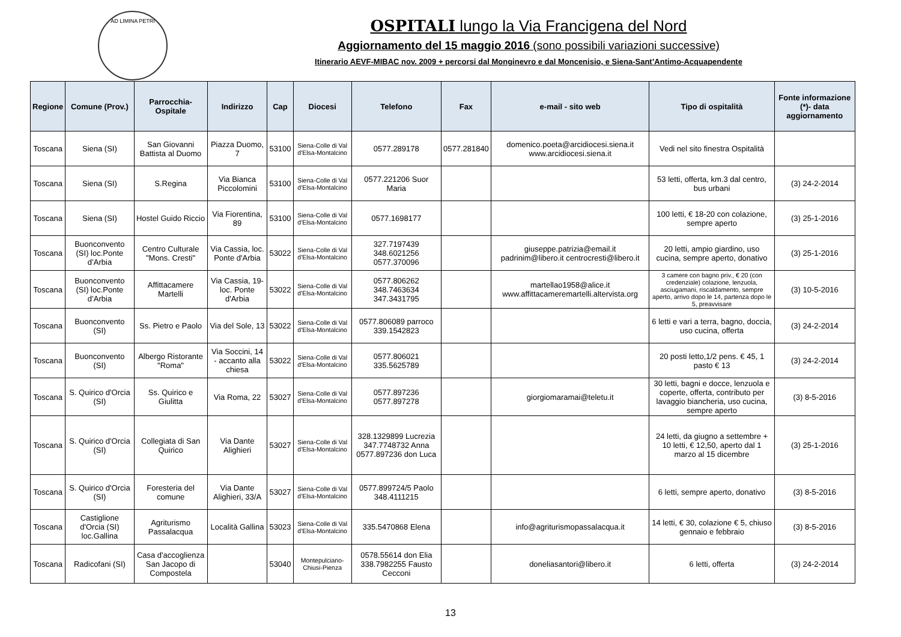AD LIMINA PETRI
OSPITALI lungo la Via Francigena del Nord
Aggiornamento del 15 maggio 2016 (sono possibili variazioni successive)
Itinerario AEVF-MIBAC nov. 2009 + percorsi dal Monginevro e dal Moncenisio, e Siena-Sant’Antimo-Acquapendente
| Regione | Comune (Prov.) | Parrocchia-Ospitale | Indirizzo | Cap | Diocesi | Telefono | Fax | e-mail - sito web | Tipo di ospitalità | Fonte informazione (*)- data aggiornamento |
| --- | --- | --- | --- | --- | --- | --- | --- | --- | --- | --- |
| Toscana | Siena (SI) | San Giovanni Battista al Duomo | Piazza Duomo, 7 | 53100 | Siena-Colle di Val d'Elsa-Montalcino | 0577.289178 | 0577.281840 | domenico.poeta@arcidiocesi.siena.it www.arcidiocesi.siena.it | Vedi nel sito finestra Ospitalità | |
| Toscana | Siena (SI) | S.Regina | Via Bianca Piccolomini | 53100 | Siena-Colle di Val d'Elsa-Montalcino | 0577.221206 Suor Maria | | | 53 letti, offerta, km.3 dal centro, bus urbani | (3) 24-2-2014 |
| Toscana | Siena (SI) | Hostel Guido Riccio | Via Fiorentina, 89 | 53100 | Siena-Colle di Val d'Elsa-Montalcino | 0577.1698177 | | | 100 letti, € 18-20 con colazione, sempre aperto | (3) 25-1-2016 |
| Toscana | Buonconvento (SI) loc.Ponte d’Arbia | Centro Culturale "Mons. Cresti" | Via Cassia, loc. Ponte d'Arbia | 53022 | Siena-Colle di Val d'Elsa-Montalcino | 327.7197439 348.6021256 0577.370096 | | giuseppe.patrizia@email.it padrinim@libero.it centrocresti@libero.it | 20 letti, ampio giardino, uso cucina, sempre aperto, donativo | (3) 25-1-2016 |
| Toscana | Buonconvento (SI) loc.Ponte d’Arbia | Affittacamere Martelli | Via Cassia, 19- loc. Ponte d'Arbia | 53022 | Siena-Colle di Val d'Elsa-Montalcino | 0577.806262 348.7463634 347.3431795 | | martellao1958@alice.it www.affittacameremartelli.altervista.org | 3 camere con bagno priv., € 20 (con credenziale) colazione, lenzuola, asciugamani, riscaldamento, sempre aperto, arrivo dopo le 14, partenza dopo le 5, preavvisare | (3) 10-5-2016 |
| Toscana | Buonconvento (SI) | Ss. Pietro e Paolo | Via del Sole, 13 | 53022 | Siena-Colle di Val d'Elsa-Montalcino | 0577.806089 parroco 339.1542823 | | | 6 letti e vari a terra, bagno, doccia, uso cucina, offerta | (3) 24-2-2014 |
| Toscana | Buonconvento (SI) | Albergo Ristorante "Roma" | Via Soccini, 14 - accanto alla chiesa | 53022 | Siena-Colle di Val d'Elsa-Montalcino | 0577.806021 335.5625789 | | | 20 posti letto,1/2 pens. € 45, 1 pasto € 13 | (3) 24-2-2014 |
| Toscana | S. Quirico d'Orcia (SI) | Ss. Quirico e Giulitta | Via Roma, 22 | 53027 | Siena-Colle di Val d'Elsa-Montalcino | 0577.897236 0577.897278 | | giorgiomaramai@teletu.it | 30 letti, bagni e docce, lenzuola e coperte, offerta, contributo per lavaggio biancheria, uso cucina, sempre aperto | (3) 8-5-2016 |
| Toscana | S. Quirico d'Orcia (SI) | Collegiata di San Quirico | Via Dante Alighieri | 53027 | Siena-Colle di Val d'Elsa-Montalcino | 328.1329899 Lucrezia 347.7748732 Anna 0577.897236 don Luca | | | 24 letti, da giugno a settembre + 10 letti, € 12,50, aperto dal 1 marzo al 15 dicembre | (3) 25-1-2016 |
| Toscana | S. Quirico d'Orcia (SI) | Foresteria del comune | Via Dante Alighieri, 33/A | 53027 | Siena-Colle di Val d'Elsa-Montalcino | 0577.899724/5 Paolo 348.4111215 | | | 6 letti, sempre aperto, donativo | (3) 8-5-2016 |
| Toscana | Castiglione d'Orcia (SI) loc.Gallina | Agriturismo Passalacqua | Località Gallina | 53023 | Siena-Colle di Val d'Elsa-Montalcino | 335.5470868 Elena | | info@agriturismopassalacqua.it | 14 letti, € 30, colazione € 5, chiuso gennaio e febbraio | (3) 8-5-2016 |
| Toscana | Radicofani (SI) | Casa d'accoglienza San Jacopo di Compostela | | 53040 | Montepulciano-Chiusi-Pienza | 0578.55614 don Elia 338.7982255 Fausto Cecconi | | doneliasantori@libero.it | 6 letti, offerta | (3) 24-2-2014 |
13